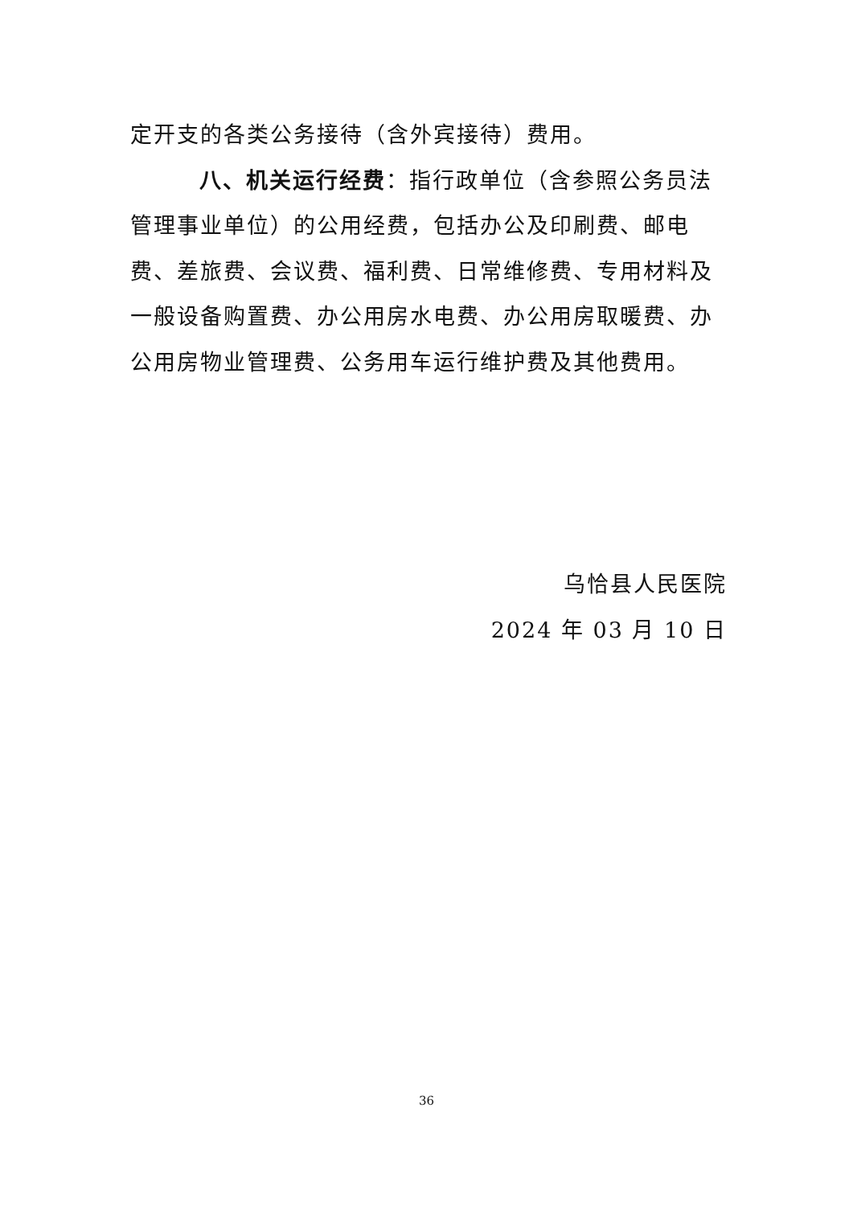定开支的各类公务接待（含外宾接待）费用。
八、机关运行经费：指行政单位（含参照公务员法管理事业单位）的公用经费，包括办公及印刷费、邮电费、差旅费、会议费、福利费、日常维修费、专用材料及一般设备购置费、办公用房水电费、办公用房取暖费、办公用房物业管理费、公务用车运行维护费及其他费用。
乌恰县人民医院
2024 年 03 月 10 日
36